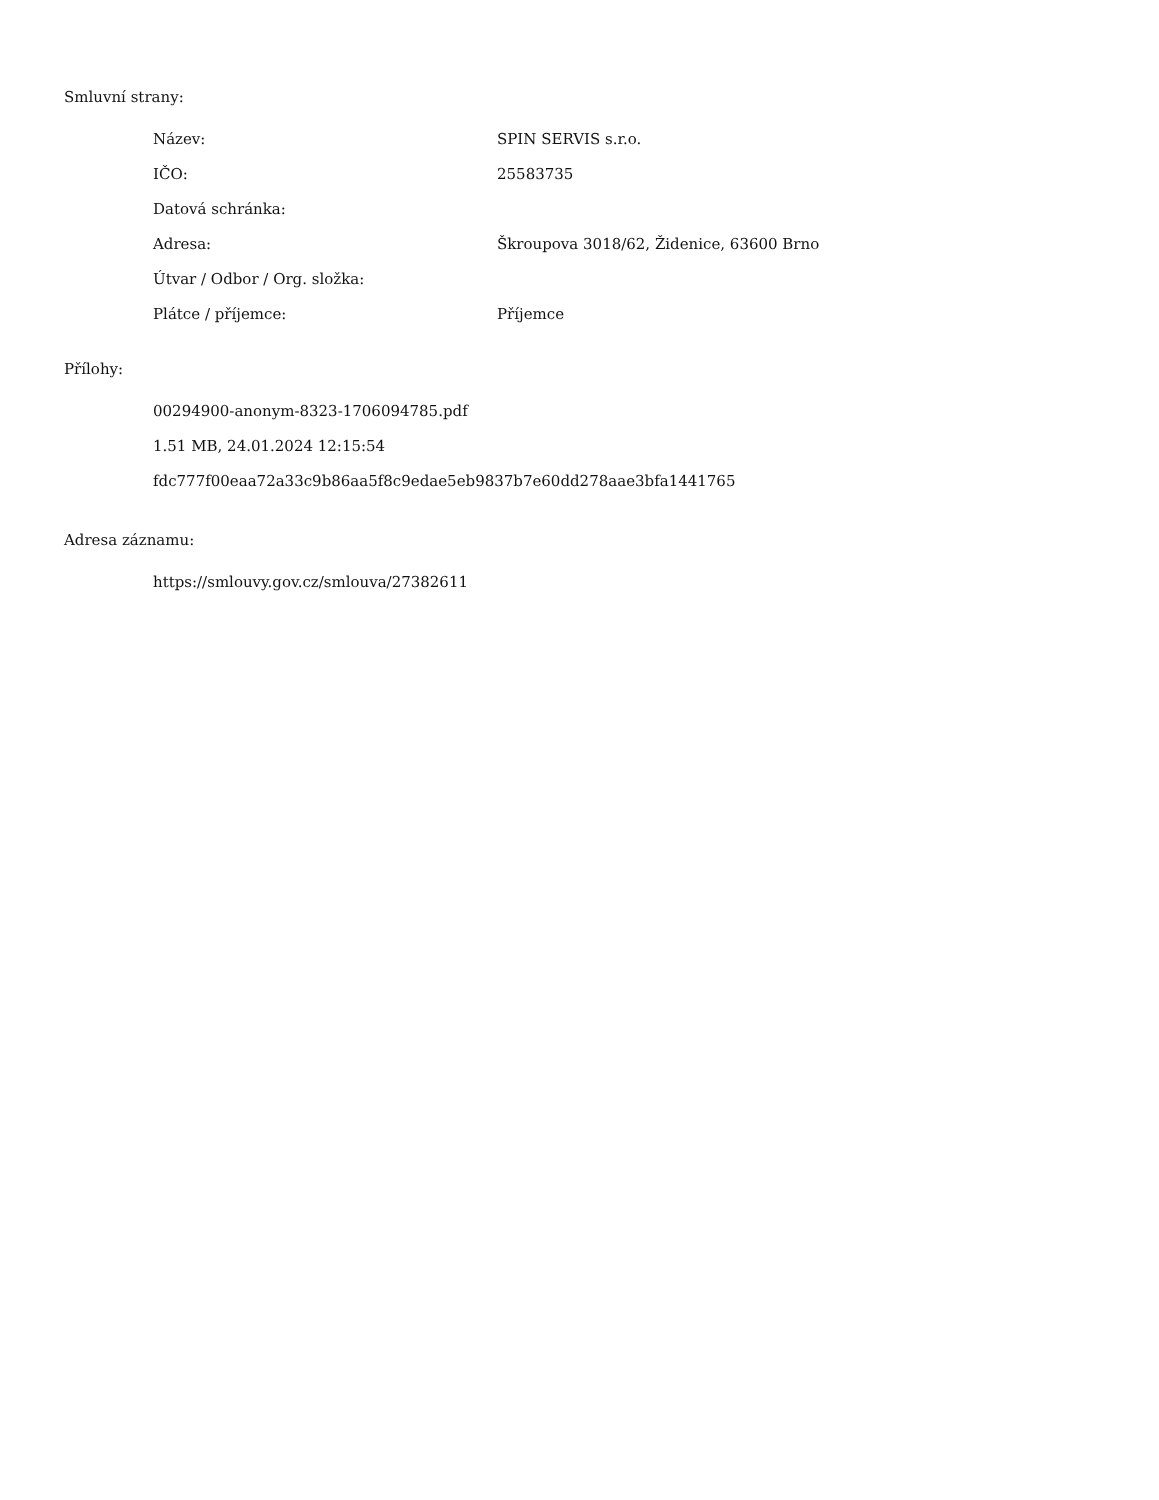Smluvní strany:
| Název: | SPIN SERVIS s.r.o. |
| IČO: | 25583735 |
| Datová schránka: | |
| Adresa: | Škroupova 3018/62, Židenice, 63600 Brno |
| Útvar / Odbor / Org. složka: | |
| Plátce / příjemce: | Příjemce |
Přílohy:
00294900-anonym-8323-1706094785.pdf
1.51 MB, 24.01.2024 12:15:54
fdc777f00eaa72a33c9b86aa5f8c9edae5eb9837b7e60dd278aae3bfa1441765
Adresa záznamu:
https://smlouvy.gov.cz/smlouva/27382611